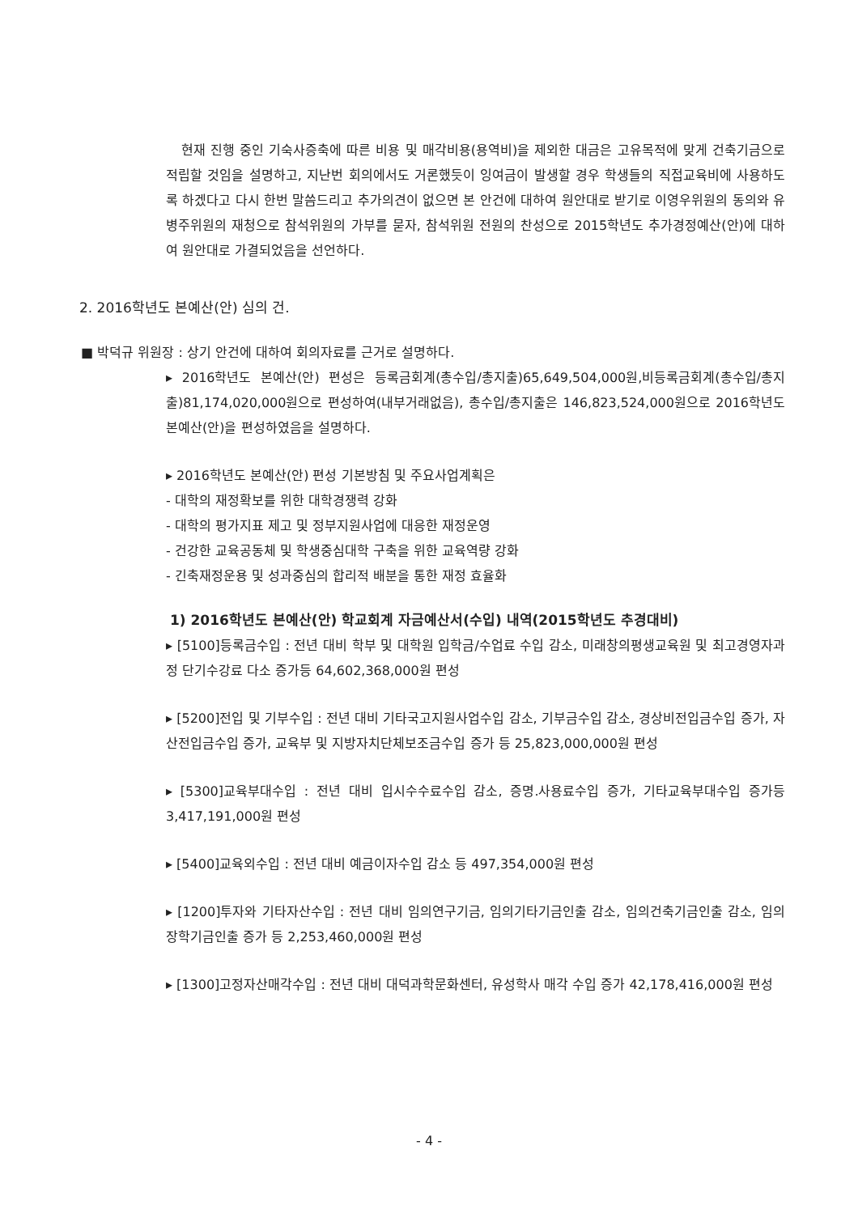현재 진행 중인 기숙사증축에 따른 비용 및 매각비용(용역비)을 제외한 대금은 고유목적에 맞게 건축기금으로 적립할 것임을 설명하고, 지난번 회의에서도 거론했듯이 잉여금이 발생할 경우 학생들의 직접교육비에 사용하도록 하겠다고 다시 한번 말씀드리고 추가의견이 없으면 본 안건에 대하여 원안대로 받기로 이영우위원의 동의와 유병주위원의 재청으로 참석위원의 가부를 묻자, 참석위원 전원의 찬성으로 2015학년도 추가경정예산(안)에 대하여 원안대로 가결되었음을 선언하다.
2. 2016학년도 본예산(안) 심의 건.
■ 박덕규 위원장 : 상기 안건에 대하여 회의자료를 근거로 설명하다.
▸ 2016학년도 본예산(안) 편성은 등록금회계(총수입/총지출)65,649,504,000원,비등록금회계(총수입/총지출)81,174,020,000원으로 편성하여(내부거래없음), 총수입/총지출은 146,823,524,000원으로 2016학년도 본예산(안)을 편성하였음을 설명하다.
▸ 2016학년도 본예산(안) 편성 기본방침 및 주요사업계획은
- 대학의 재정확보를 위한 대학경쟁력 강화
- 대학의 평가지표 제고 및 정부지원사업에 대응한 재정운영
- 건강한 교육공동체 및 학생중심대학 구축을 위한 교육역량 강화
- 긴축재정운용 및 성과중심의 합리적 배분을 통한 재정 효율화
1) 2016학년도 본예산(안) 학교회계 자금예산서(수입) 내역(2015학년도 추경대비)
▸ [5100]등록금수입 : 전년 대비 학부 및 대학원 입학금/수업료 수입 감소, 미래창의평생교육원 및 최고경영자과정 단기수강료 다소 증가등 64,602,368,000원 편성
▸ [5200]전입 및 기부수입 : 전년 대비 기타국고지원사업수입 감소, 기부금수입 감소, 경상비전입금수입 증가, 자산전입금수입 증가, 교육부 및 지방자치단체보조금수입 증가 등 25,823,000,000원 편성
▸ [5300]교육부대수입 : 전년 대비 입시수수료수입 감소, 증명.사용료수입 증가, 기타교육부대수입 증가등 3,417,191,000원 편성
▸ [5400]교육외수입 : 전년 대비 예금이자수입 감소 등 497,354,000원 편성
▸ [1200]투자와 기타자산수입 : 전년 대비 임의연구기금, 임의기타기금인출 감소, 임의건축기금인출 감소, 임의장학기금인출 증가 등 2,253,460,000원 편성
▸ [1300]고정자산매각수입 : 전년 대비 대덕과학문화센터, 유성학사 매각 수입 증가 42,178,416,000원 편성
- 4 -